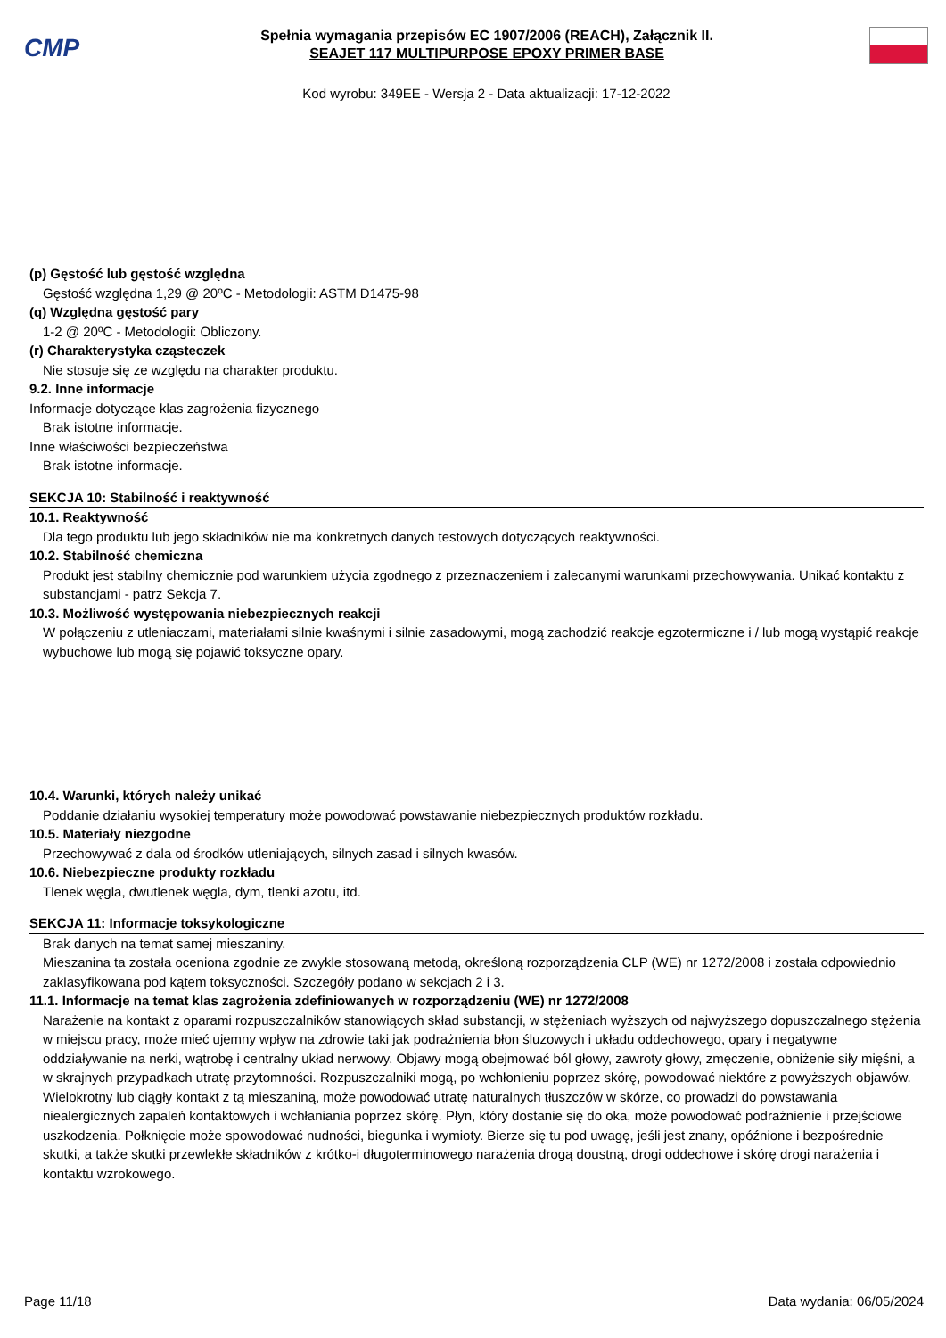CMP
Spełnia wymagania przepisów EC 1907/2006 (REACH), Załącznik II.
SEAJET 117 MULTIPURPOSE EPOXY PRIMER BASE
Kod wyrobu: 349EE - Wersja 2 - Data aktualizacji: 17-12-2022
(p) Gęstość lub gęstość względna
Gęstość względna 1,29 @ 20ºC - Metodologii: ASTM D1475-98
(q) Względna gęstość pary
1-2 @ 20ºC - Metodologii: Obliczony.
(r) Charakterystyka cząsteczek
Nie stosuje się ze względu na charakter produktu.
9.2. Inne informacje
Informacje dotyczące klas zagrożenia fizycznego
Brak istotne informacje.
Inne właściwości bezpieczeństwa
Brak istotne informacje.
SEKCJA 10: Stabilność i reaktywność
10.1. Reaktywność
Dla tego produktu lub jego składników nie ma konkretnych danych testowych dotyczących reaktywności.
10.2. Stabilność chemiczna
Produkt jest stabilny chemicznie pod warunkiem użycia zgodnego z przeznaczeniem i zalecanymi warunkami przechowywania. Unikać kontaktu z substancjami - patrz Sekcja 7.
10.3. Możliwość występowania niebezpiecznych reakcji
W połączeniu z utleniaczami, materiałami silnie kwaśnymi i silnie zasadowymi, mogą zachodzić reakcje egzotermiczne i / lub mogą wystąpić reakcje wybuchowe lub mogą się pojawić toksyczne opary.
10.4. Warunki, których należy unikać
Poddanie działaniu wysokiej temperatury może powodować powstawanie niebezpiecznych produktów rozkładu.
10.5. Materiały niezgodne
Przechowywać z dala od środków utleniających, silnych zasad i silnych kwasów.
10.6. Niebezpieczne produkty rozkładu
Tlenek węgla, dwutlenek węgla, dym, tlenki azotu, itd.
SEKCJA 11: Informacje toksykologiczne
Brak danych na temat samej mieszaniny.
Mieszanina ta została oceniona zgodnie ze zwykle stosowaną metodą, określoną rozporządzenia CLP (WE) nr 1272/2008 i została odpowiednio zaklasyfikowana pod kątem toksyczności. Szczegóły podano w sekcjach 2 i 3.
11.1. Informacje na temat klas zagrożenia zdefiniowanych w rozporządzeniu (WE) nr 1272/2008
Narażenie na kontakt z oparami rozpuszczalników stanowiących skład substancji, w stężeniach wyższych od najwyższego dopuszczalnego stężenia w miejscu pracy, może mieć ujemny wpływ na zdrowie taki jak podrażnienia błon śluzowych i układu oddechowego, opary i negatywne oddziaływanie na nerki, wątrobę i centralny układ nerwowy. Objawy mogą obejmować ból głowy, zawroty głowy, zmęczenie, obniżenie siły mięśni, a w skrajnych przypadkach utratę przytomności. Rozpuszczalniki mogą, po wchłonieniu poprzez skórę, powodować niektóre z powyższych objawów. Wielokrotny lub ciągły kontakt z tą mieszaniną, może powodować utratę naturalnych tłuszczów w skórze, co prowadzi do powstawania niealergicznych zapaleń kontaktowych i wchłaniania poprzez skórę. Płyn, który dostanie się do oka, może powodować podrażnienie i przejściowe uszkodzenia. Połknięcie może spowodować nudności, biegunka i wymioty. Bierze się tu pod uwagę, jeśli jest znany, opóźnione i bezpośrednie skutki, a także skutki przewlekłe składników z krótko-i długoterminowego narażenia drogą doustną, drogi oddechowe i skórę drogi narażenia i kontaktu wzrokowego.
Page 11/18 Data wydania: 06/05/2024